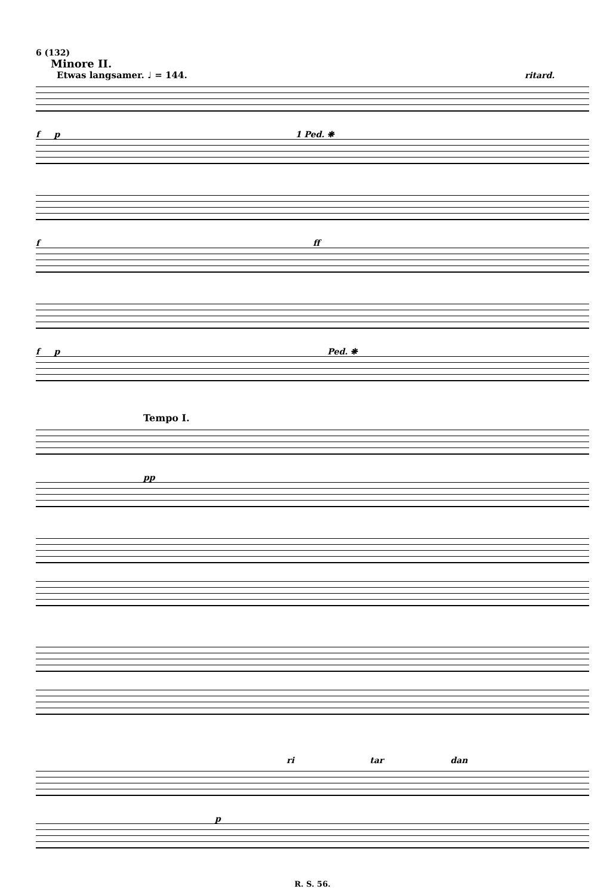6 (132)
Minore II.
Etwas langsamer. ♩ = 144. ritard.
f p 1 Ped. ❋
f ff
f p Ped. ❋
Tempo I.
pp
ri tar dan
p
R. S. 56.